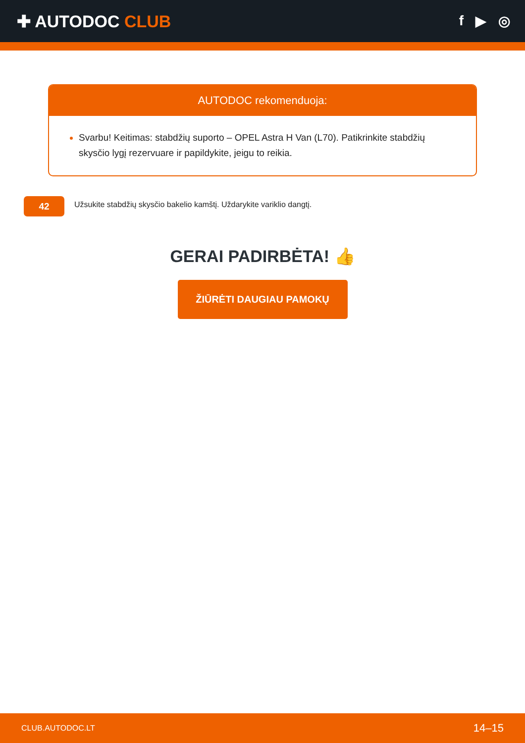✚ AUTODOC CLUB
f ▶ ◎
AUTODOC rekomenduoja:
Svarbu! Keitimas: stabdžių suporto – OPEL Astra H Van (L70). Patikrinkite stabdžių skysčio lygį rezervuare ir papildykite, jeigu to reikia.
42
Užsukite stabdžių skysčio bakelio kamštį. Uždarykite variklio dangtį.
GERAI PADIRBĖTA! 👍
ŽIŪRĖTI DAUGIAU PAMOKŲ
CLUB.AUTODOC.LT 14–15